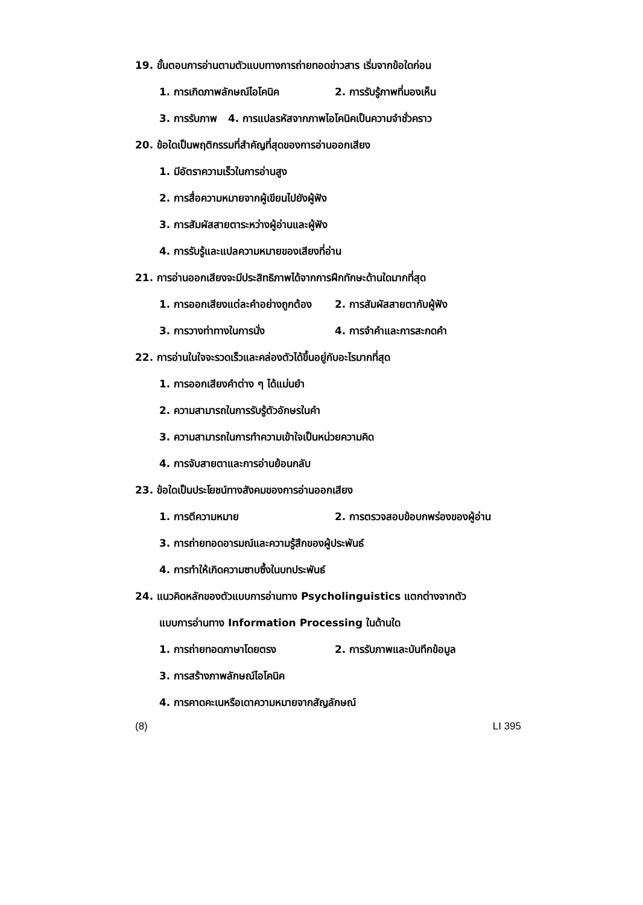19. ขั้นตอนการอ่านตามตัวแบบทางการถ่ายทอดข่าวสาร เริ่มจากข้อใดก่อน
1. การเกิดภาพลักษณ์ไอโคนิค 2. การรับรู้ภาพที่มองเห็น
3. การรับภาพ 4. การแปลรหัสจากภาพไอโคนิคเป็นความจำชั่วคราว
20. ข้อใดเป็นพฤติกรรมที่สำคัญที่สุดของการอ่านออกเสียง
1. มีอัตราความเร็วในการอ่านสูง
2. การสื่อความหมายจากผู้เขียนไปยังผู้ฟัง
3. การสัมผัสสายตาระหว่างผู้อ่านและผู้ฟัง
4. การรับรู้และแปลความหมายของเสียงที่อ่าน
21. การอ่านออกเสียงจะมีประสิทธิภาพได้จากการฝึกทักษะด้านใดมากที่สุด
1. การออกเสียงแต่ละคำอย่างถูกต้อง 2. การสัมผัสสายตากับผู้ฟัง
3. การวางท่าทางในการนั่ง 4. การจำคำและการสะกดคำ
22. การอ่านในใจจะรวดเร็วและคล่องตัวได้ขึ้นอยู่กับอะไรมากที่สุด
1. การออกเสียงคำต่าง ๆ ได้แม่นยำ
2. ความสามารถในการรับรู้ตัวอักษรในคำ
3. ความสามารถในการทำความเข้าใจเป็นหน่วยความคิด
4. การจับสายตาและการอ่านย้อนกลับ
23. ข้อใดเป็นประโยชน์ทางสังคมของการอ่านออกเสียง
1. การตีความหมาย 2. การตรวจสอบข้อบกพร่องของผู้อ่าน
3. การถ่ายทอดอารมณ์และความรู้สึกของผู้ประพันธ์
4. การทำให้เกิดความซาบซึ้งในบทประพันธ์
24. แนวคิดหลักของตัวแบบการอ่านทาง Psycholinguistics แตกต่างจากตัว
แบบการอ่านทาง Information Processing ในด้านใด
1. การถ่ายทอดภาษาโดยตรง 2. การรับภาพและบันทึกข้อมูล
3. การสร้างภาพลักษณ์ไอโคนิค
4. การคาดคะเนหรือเดาความหมายจากสัญลักษณ์
(8) LI 395